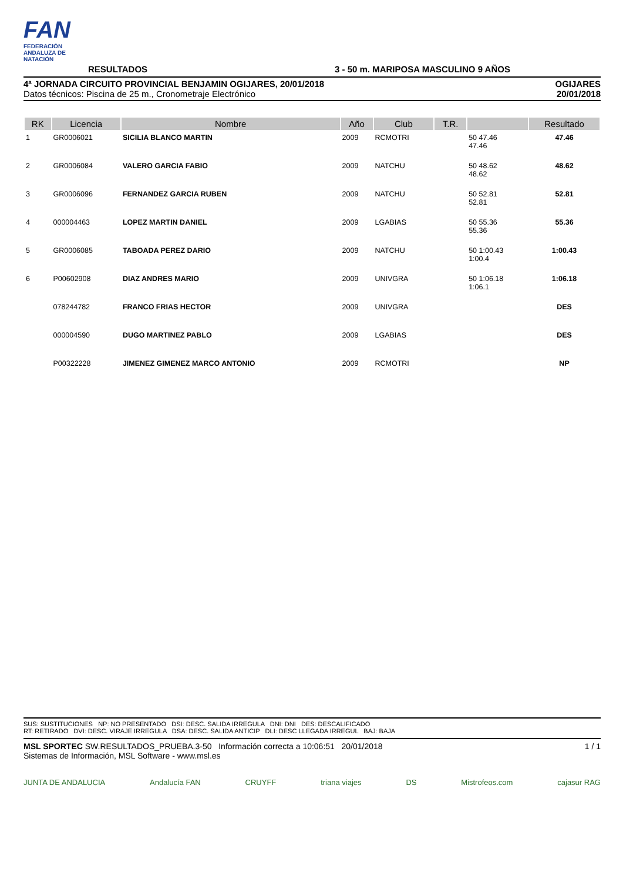FAN
FEDERACIÓN ANDALUZA DE NATACIÓN
RESULTADOS
3 - 50 m. MARIPOSA MASCULINO 9 AÑOS
4ª JORNADA CIRCUITO PROVINCIAL BENJAMIN OGIJARES, 20/01/2018
Datos técnicos: Piscina de 25 m., Cronometraje Electrónico
OGIJARES
20/01/2018
| RK | Licencia | Nombre | Año | Club | T.R. | | Resultado |
| --- | --- | --- | --- | --- | --- | --- | --- |
| 1 | GR0006021 | SICILIA BLANCO MARTIN | 2009 | RCMOTRI | | 50 47.46 47.46 | 47.46 |
| 2 | GR0006084 | VALERO GARCIA FABIO | 2009 | NATCHU | | 50 48.62 48.62 | 48.62 |
| 3 | GR0006096 | FERNANDEZ GARCIA RUBEN | 2009 | NATCHU | | 50 52.81 52.81 | 52.81 |
| 4 | 000004463 | LOPEZ MARTIN DANIEL | 2009 | LGABIAS | | 50 55.36 55.36 | 55.36 |
| 5 | GR0006085 | TABOADA PEREZ DARIO | 2009 | NATCHU | | 50 1:00.43 1:00.4 | 1:00.43 |
| 6 | P00602908 | DIAZ ANDRES MARIO | 2009 | UNIVGRA | | 50 1:06.18 1:06.1 | 1:06.18 |
| | 078244782 | FRANCO FRIAS HECTOR | 2009 | UNIVGRA | | | DES |
| | 000004590 | DUGO MARTINEZ PABLO | 2009 | LGABIAS | | | DES |
| | P00322228 | JIMENEZ GIMENEZ MARCO ANTONIO | 2009 | RCMOTRI | | | NP |
SUS: SUSTITUCIONES NP: NO PRESENTADO DSI: DESC. SALIDA IRREGULA DNI: DNI DES: DESCALIFICADO
RT: RETIRADO DVI: DESC. VIRAJE IRREGULA DSA: DESC. SALIDA ANTICIP DLI: DESC LLEGADA IRREGUL BAJ: BAJA
MSL SPORTEC SW.RESULTADOS_PRUEBA.3-50 Información correcta a 10:06:51 20/01/2018
Sistemas de Información, MSL Software - www.msl.es
1 / 1
JUNTA DE ANDALUCIA Andalucía FAN CRUYFF triana viajes DS Mistrofeos.com cajasur RAG